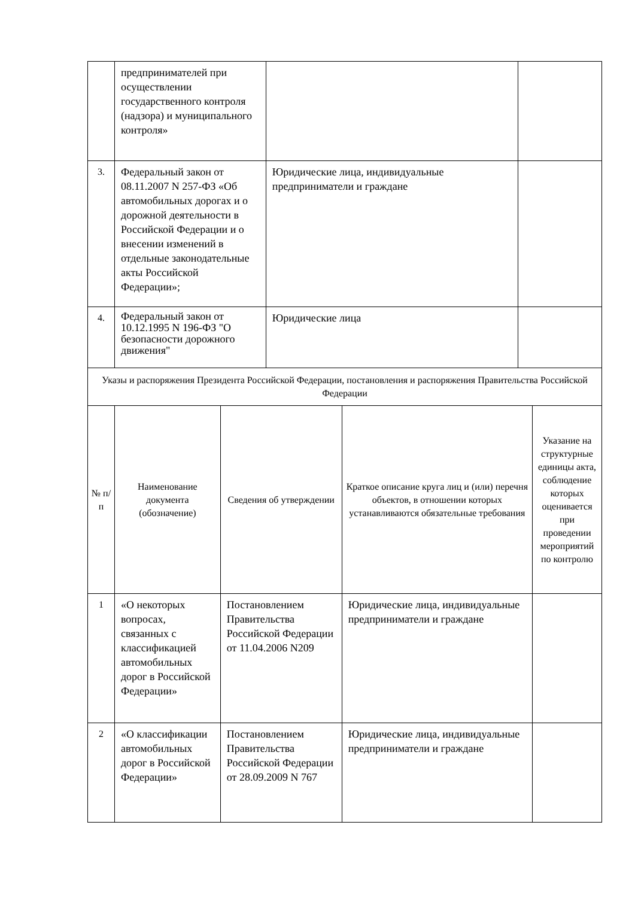| | предпринимателей при осуществлении государственного контроля (надзора) и муниципального контроля» | | |
| 3. | Федеральный закон от 08.11.2007 N 257-ФЗ «Об автомобильных дорогах и о дорожной деятельности в Российской Федерации и о внесении изменений в отдельные законодательные акты Российской Федерации»; | Юридические лица, индивидуальные предприниматели и граждане | |
| 4. | Федеральный закон от 10.12.1995 N 196-ФЗ "О безопасности дорожного движения" | Юридические лица | |
| Указы и распоряжения Президента Российской Федерации, постановления и распоряжения Правительства Российской Федерации | | | | |
| № п/п | Наименование документа (обозначение) | Сведения об утверждении | Краткое описание круга лиц и (или) перечня объектов, в отношении которых устанавливаются обязательные требования | Указание на структурные единицы акта, соблюдение которых оценивается при проведении мероприятий по контролю |
| 1 | «О некоторых вопросах, связанных с классификацией автомобильных дорог в Российской Федерации» | Постановлением Правительства Российской Федерации от 11.04.2006 N209 | Юридические лица, индивидуальные предприниматели и граждане | |
| 2 | «О классификации автомобильных дорог в Российской Федерации» | Постановлением Правительства Российской Федерации от 28.09.2009 N 767 | Юридические лица, индивидуальные предприниматели и граждане | |